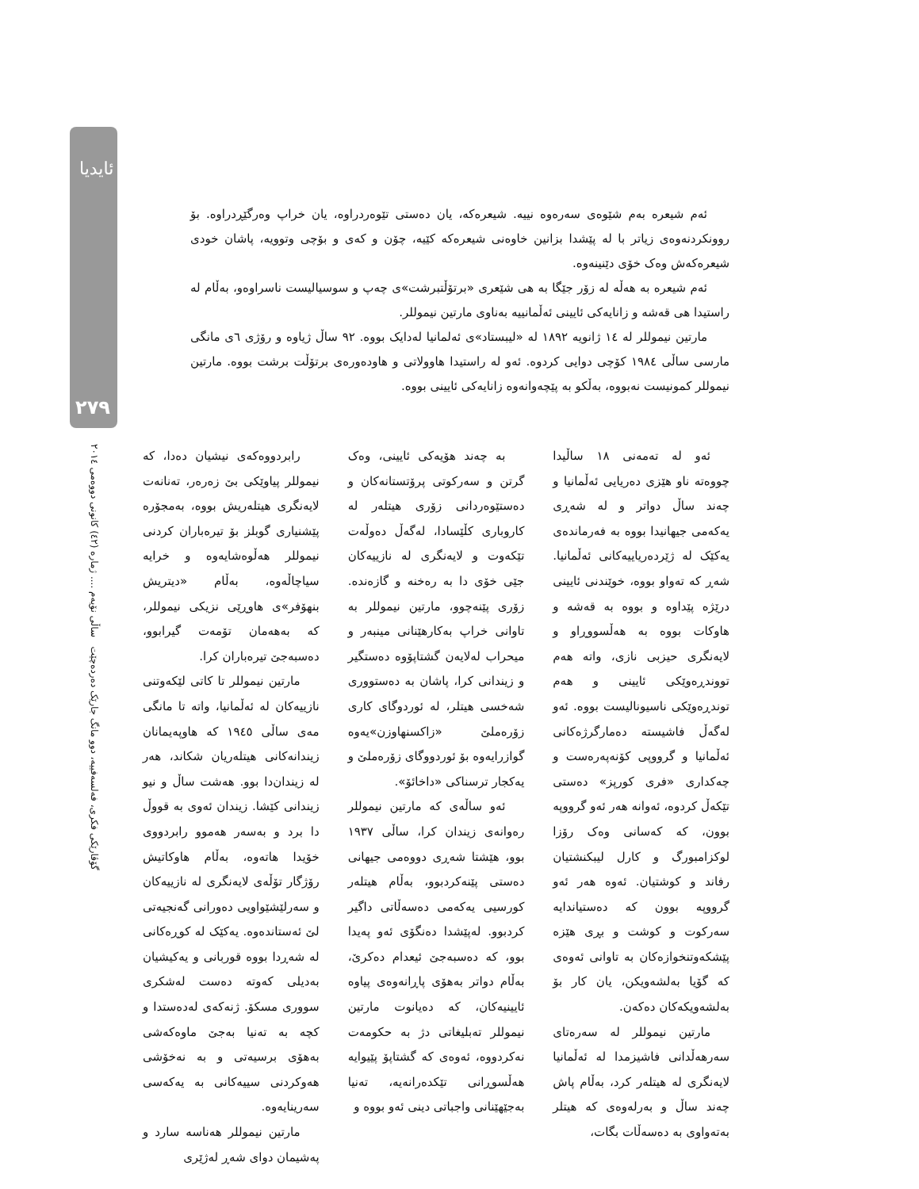ئایدیا
٢٧٩
گۆڤارێکی فکری، فەلسەفییە، دوو مانگ جارێک دەردەچێت ساڵی نۆیەم .... ژمارە (٤٢) كانونی دووەمی ٢٠١٤
ئەم شیعرە بەم شێوەی سەرەوە نییە. شیعرەکە، یان دەستی تێوەردراوە، یان خراپ وەرگێڕدراوە. بۆ روونکردنەوەی زیاتر با لە پێشدا بزانین خاوەنی شیعرەکە کێیە، چۆن و کەی و بۆچی وتوویە، پاشان خودی شیعرەکەش وەک خۆی دێنینەوە.
ئەم شیعرە بە هەڵە لە زۆر جێگا بە هی شێعری «برتۆڵتبرشت»ی چەپ و سوسیالیست ناسراوەو، بەڵام لە راستیدا هی قەشە و زانایەکی ئایینی ئەڵمانییە بەناوی مارتین نیموللر.
مارتین نیموللر لە ١٤ ژانویە ١٨٩٢ لە «لیبستاد»ی ئەلمانیا لەدایک بووە. ٩٢ ساڵ ژیاوە و رۆژی ٦ی مانگی مارسی ساڵی ١٩٨٤ کۆچی دوایی کردوە. ئەو لە راستیدا هاوولاتی و هاودەورەی برتۆڵت برشت بووە. مارتین نیموللر کمونیست نەبووە، بەڵکو بە پێچەوانەوە زانایەکی ئایینی بووە.
ئەو لە تەمەنی ١٨ ساڵیدا چووەتە ناو هێزی دەریایی ئەڵمانیا و چەند ساڵ دواتر و لە شەڕی یەکەمی جیهانیدا بووە بە فەرماندەی یەکێک لە ژێردەریاییەکانی ئەڵمانیا. شەڕ کە تەواو بووە، خوێندنی ئایینی درێژە پێداوە و بووە بە قەشە و هاوکات بووە بە هەڵسووڕاو و لایەنگری حیزبی نازی، واتە هەم تووندڕەوێکی ئایینی و هەم توندڕەوێکی ناسیونالیست بووە. ئەو لەگەڵ فاشیستە دەمارگرژەکانی ئەڵمانیا و گرووپی کۆنەپەرەست و چەکداری «فری کورپز» دەستی تێکەڵ کردوە، ئەوانە هەر ئەو گرووپە بوون، کە کەسانی وەک رۆزا لوکزامبورگ و کارل لیبکنشتیان رفاند و کوشتیان. ئەوە هەر ئەو گرووپە بوون کە دەستیاندایە سەرکوت و کوشت و بڕی هێزە پێشکەوتنخوازەکان بە تاوانی ئەوەی کە گۆیا بەلشەویکن، یان کار بۆ بەلشەویکەکان دەکەن.
مارتین نیموللر لە سەرەتای سەرهەڵدانی فاشیزمدا لە ئەڵمانیا لایەنگری لە هیتلەر کرد، بەڵام پاش چەند ساڵ و بەرلەوەی کە هیتلر بەتەواوی بە دەسەڵات بگات،
بە چەند هۆیەکی ئایینی، وەک گرتن و سەرکوتی پرۆتستانەکان و دەستێوەردانی زۆری هیتلەر لە کاروباری کڵێسادا، لەگەڵ دەوڵەت تێکەوت و لایەنگری لە نازییەکان جێی خۆی دا بە رەخنە و گازەندە. زۆری پێنەچوو، مارتین نیموللر بە تاوانی خراپ بەکارهێنانی مینبەر و میحراب لەلایەن گشتاپۆوە دەستگیر و زیندانی کرا، پاشان بە دەستووری شەخسی هیتلر، لە ئوردوگای کاری زۆرەملێ «زاکسنهاوزن»یەوە گوازرایەوە بۆ ئوردووگای زۆرەملێ و یەکجار ترسناکی «داخائۆ».
ئەو ساڵەی کە مارتین نیموللر رەوانەی زیندان کرا، ساڵی ١٩٣٧ بوو، هێشتا شەڕی دووەمی جیهانی دەستی پێنەکردبوو، بەڵام هیتلەر کورسیی یەکەمی دەسەڵاتی داگیر کردبوو. لەپێشدا دەنگۆی ئەو پەیدا بوو، کە دەسبەجێ ئیعدام دەکرێ، بەڵام دواتر بەهۆی پاڕانەوەی پیاوە ئایینیەکان، کە دەیانوت مارتین نیموللر تەبلیغاتی دژ بە حکومەت نەکردووە، ئەوەی کە گشتاپۆ پێیوایە هەڵسوڕانی تێکدەرانەیە، تەنیا بەجێهێنانی واجباتی دینی ئەو بووە و
رابردووەکەی نیشیان دەدا، کە نیموللر پیاوێکی بێ زەرەر، تەنانەت لایەنگری هیتلەریش بووە، بەمجۆرە پێشنیاری گوبلز بۆ تیرەباران کردنی نیموللر هەڵوەشایەوە و خرایە سیاچاڵەوە، بەڵام «دیتریش بنهۆفر»ی هاوڕێی نزیکی نیموللر، کە بەهەمان تۆمەت گیرابوو، دەسبەجێ تیرەباران کرا.
مارتین نیموللر تا کاتی لێکەوتنی نازییەکان لە ئەڵمانیا، واتە تا مانگی مەی ساڵی ١٩٤٥ کە هاوپەیمانان زیندانەکانی هیتلەریان شکاند، هەر لە زیندان‌دا بوو. هەشت ساڵ و نیو زیندانی کێشا. زیندان ئەوی بە قووڵ دا برد و بەسەر هەموو رابردووی خۆیدا هاتەوە، بەڵام هاوکاتیش رۆژگار تۆڵەی لایەنگری لە نازییەکان و سەرلێشێواویی دەورانی گەنجیەتی لێ ئەستاندەوە. یەکێک لە کوڕەکانی لە شەڕدا بووە قوربانی و یەکیشیان بەدیلی کەوتە دەست لەشکری سووری مسکۆ. ژنەکەی لەدەستدا و کچە بە تەنیا بەجێ ماوەکەشی بەهۆی برسیەتی و بە نەخۆشی هەوکردنی سییەکانی بە یەکەسی سەرینایەوە.
مارتین نیموللر هەناسە سارد و پەشیمان دوای شەڕ لەژێری